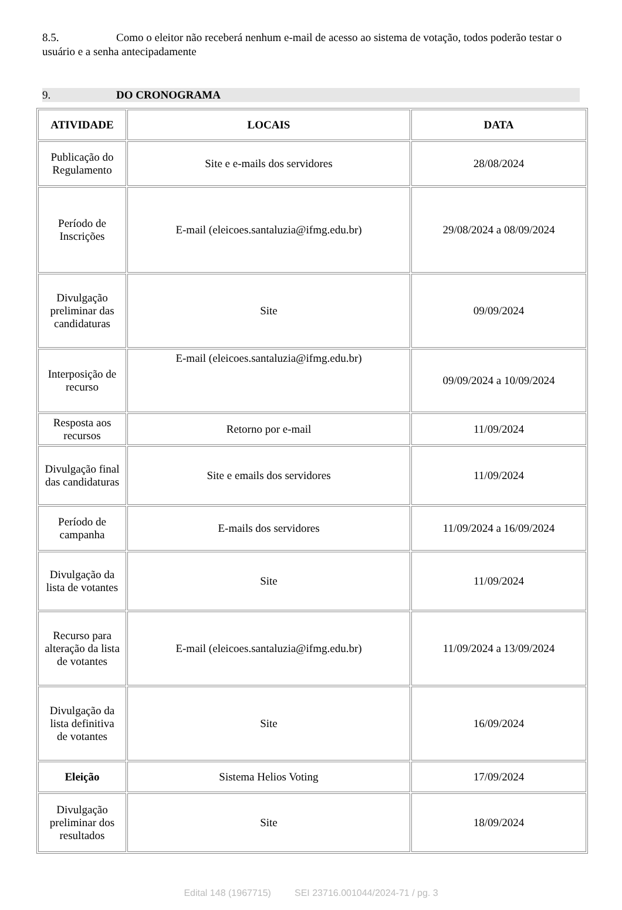8.5. Como o eleitor não receberá nenhum e-mail de acesso ao sistema de votação, todos poderão testar o usuário e a senha antecipadamente
9. DO CRONOGRAMA
| ATIVIDADE | LOCAIS | DATA |
| --- | --- | --- |
| Publicação do Regulamento | Site e e-mails dos servidores | 28/08/2024 |
| Período de Inscrições | E-mail (eleicoes.santaluzia@ifmg.edu.br) | 29/08/2024 a 08/09/2024 |
| Divulgação preliminar das candidaturas | Site | 09/09/2024 |
| Interposição de recurso | E-mail (eleicoes.santaluzia@ifmg.edu.br) | 09/09/2024 a 10/09/2024 |
| Resposta aos recursos | Retorno por e-mail | 11/09/2024 |
| Divulgação final das candidaturas | Site e emails dos servidores | 11/09/2024 |
| Período de campanha | E-mails dos servidores | 11/09/2024 a 16/09/2024 |
| Divulgação da lista de votantes | Site | 11/09/2024 |
| Recurso para alteração da lista de votantes | E-mail (eleicoes.santaluzia@ifmg.edu.br) | 11/09/2024 a 13/09/2024 |
| Divulgação da lista definitiva de votantes | Site | 16/09/2024 |
| Eleição | Sistema Helios Voting | 17/09/2024 |
| Divulgação preliminar dos resultados | Site | 18/09/2024 |
Edital 148 (1967715) SEI 23716.001044/2024-71 / pg. 3